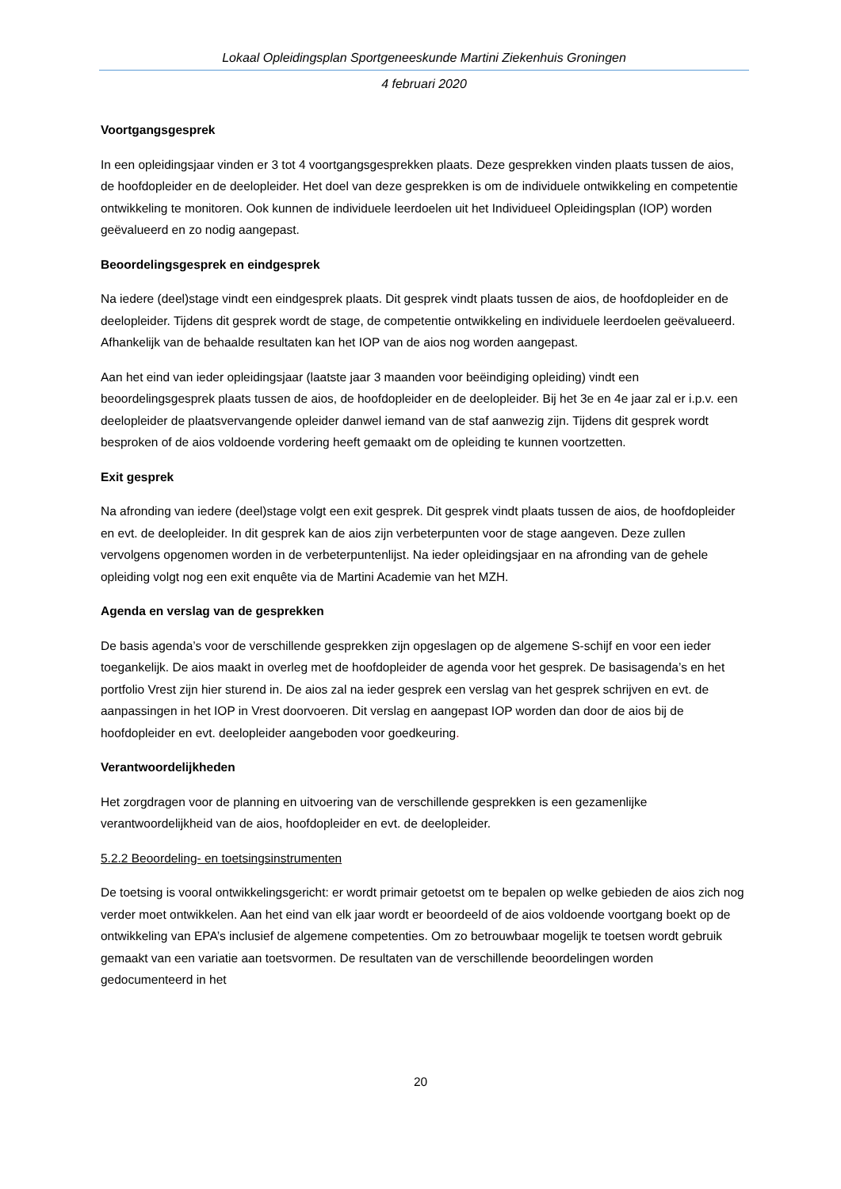Lokaal Opleidingsplan Sportgeneeskunde Martini Ziekenhuis Groningen
4 februari 2020
Voortgangsgesprek
In een opleidingsjaar vinden er 3 tot 4 voortgangsgesprekken plaats. Deze gesprekken vinden plaats tussen de aios, de hoofdopleider en de deelopleider. Het doel van deze gesprekken is om de individuele ontwikkeling en competentie ontwikkeling te monitoren. Ook kunnen de individuele leerdoelen uit het Individueel Opleidingsplan (IOP) worden geëvalueerd en zo nodig aangepast.
Beoordelingsgesprek en eindgesprek
Na iedere (deel)stage vindt een eindgesprek plaats. Dit gesprek vindt plaats tussen de aios, de hoofdopleider en de deelopleider. Tijdens dit gesprek wordt de stage, de competentie ontwikkeling en individuele leerdoelen geëvalueerd. Afhankelijk van de behaalde resultaten kan het IOP van de aios nog worden aangepast.
Aan het eind van ieder opleidingsjaar (laatste jaar 3 maanden voor beëindiging opleiding) vindt een beoordelingsgesprek plaats tussen de aios, de hoofdopleider en de deelopleider. Bij het 3e en 4e jaar zal er i.p.v. een deelopleider de plaatsvervangende opleider danwel iemand van de staf aanwezig zijn. Tijdens dit gesprek wordt besproken of de aios voldoende vordering heeft gemaakt om de opleiding te kunnen voortzetten.
Exit gesprek
Na afronding van iedere (deel)stage volgt een exit gesprek. Dit gesprek vindt plaats tussen de aios, de hoofdopleider en evt. de deelopleider. In dit gesprek kan de aios zijn verbeterpunten voor de stage aangeven. Deze zullen vervolgens opgenomen worden in de verbeterpuntenlijst. Na ieder opleidingsjaar en na afronding van de gehele opleiding volgt nog een exit enquête via de Martini Academie van het MZH.
Agenda en verslag van de gesprekken
De basis agenda’s voor de verschillende gesprekken zijn opgeslagen op de algemene S-schijf en voor een ieder toegankelijk. De aios maakt in overleg met de hoofdopleider de agenda voor het gesprek. De basisagenda’s en het portfolio Vrest zijn hier sturend in. De aios zal na ieder gesprek een verslag van het gesprek schrijven en evt. de aanpassingen in het IOP in Vrest doorvoeren. Dit verslag en aangepast IOP worden dan door de aios bij de hoofdopleider en evt. deelopleider aangeboden voor goedkeuring.
Verantwoordelijkheden
Het zorgdragen voor de planning en uitvoering van de verschillende gesprekken is een gezamenlijke verantwoordelijkheid van de aios, hoofdopleider en evt. de deelopleider.
5.2.2 Beoordeling- en toetsingsinstrumenten
De toetsing is vooral ontwikkelingsgericht: er wordt primair getoetst om te bepalen op welke gebieden de aios zich nog verder moet ontwikkelen. Aan het eind van elk jaar wordt er beoordeeld of de aios voldoende voortgang boekt op de ontwikkeling van EPA’s inclusief de algemene competenties. Om zo betrouwbaar mogelijk te toetsen wordt gebruik gemaakt van een variatie aan toetsvormen. De resultaten van de verschillende beoordelingen worden gedocumenteerd in het
20